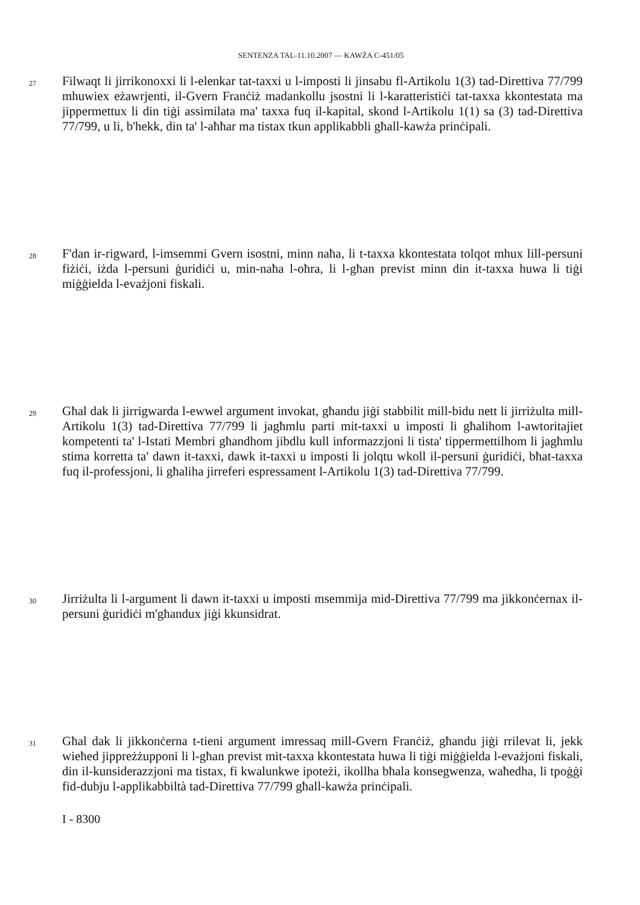SENTENZA TAL-11.10.2007 — KAWŻA C-451/05
27
Filwaqt li jirrikonoxxi li l-elenkar tat-taxxi u l-imposti li jinsabu fl-Artikolu 1(3) tad-Direttiva 77/799 mhuwiex eżawrjenti, il-Gvern Franċiż madankollu jsostni li l-karatteristiċi tat-taxxa kkontestata ma jippermettux li din tiġi assimilata ma' taxxa fuq il-kapital, skond l-Artikolu 1(1) sa (3) tad-Direttiva 77/799, u li, b'hekk, din ta' l-aħħar ma tistax tkun applikabbli għall-kawża prinċipali.
28
F'dan ir-rigward, l-imsemmi Gvern isostni, minn naħa, li t-taxxa kkontestata tolqot mhux lill-persuni fiżiċi, iżda l-persuni ġuridiċi u, min-naħa l-oħra, li l-għan previst minn din it-taxxa huwa li tiġi miġġielda l-evażjoni fiskali.
29
Għal dak li jirrigwarda l-ewwel argument invokat, għandu jiġi stabbilit mill-bidu nett li jirriżulta mill-Artikolu 1(3) tad-Direttiva 77/799 li jagħmlu parti mit-taxxi u imposti li għalihom l-awtoritajiet kompetenti ta' l-Istati Membri għandhom jibdlu kull informazzjoni li tista' tippermettilhom li jagħmlu stima korretta ta' dawn it-taxxi, dawk it-taxxi u imposti li jolqtu wkoll il-persuni ġuridiċi, bħat-taxxa fuq il-professjoni, li għaliha jirreferi espressament l-Artikolu 1(3) tad-Direttiva 77/799.
30
Jirriżulta li l-argument li dawn it-taxxi u imposti msemmija mid-Direttiva 77/799 ma jikkonċernax il-persuni ġuridiċi m'għandux jiġi kkunsidrat.
31
Għal dak li jikkonċerna t-tieni argument imressaq mill-Gvern Franċiż, għandu jiġi rrilevat li, jekk wieħed jippreżżupponi li l-għan previst mit-taxxa kkontestata huwa li tiġi miġġielda l-evażjoni fiskali, din il-kunsiderazzjoni ma tistax, fi kwalunkwe ipoteżi, ikollha bħala konsegwenza, waħedha, li tpoġġi fid-dubju l-applikabbiltà tad-Direttiva 77/799 għall-kawża prinċipali.
I - 8300